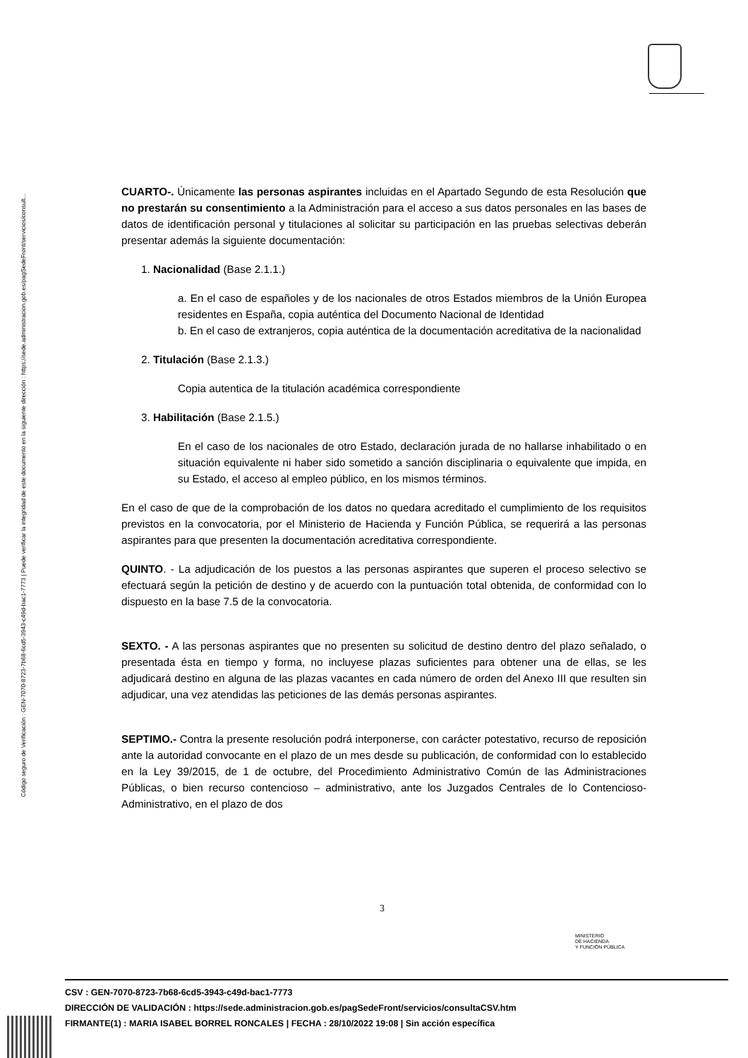Código seguro de Verificación : GEN-7070-8723-7b68-6cd5-3943-c49d-bac1-7773 | Puede verificar la integridad de este documento en la siguiente dirección : https://sede.administracion.gob.es/pagSedeFront/servicios/consult...
CUARTO-. Únicamente las personas aspirantes incluidas en el Apartado Segundo de esta Resolución que no prestarán su consentimiento a la Administración para el acceso a sus datos personales en las bases de datos de identificación personal y titulaciones al solicitar su participación en las pruebas selectivas deberán presentar además la siguiente documentación:
1. Nacionalidad (Base 2.1.1.)
a. En el caso de españoles y de los nacionales de otros Estados miembros de la Unión Europea residentes en España, copia auténtica del Documento Nacional de Identidad
b. En el caso de extranjeros, copia auténtica de la documentación acreditativa de la nacionalidad
2. Titulación (Base 2.1.3.)
Copia autentica de la titulación académica correspondiente
3. Habilitación (Base 2.1.5.)
En el caso de los nacionales de otro Estado, declaración jurada de no hallarse inhabilitado o en situación equivalente ni haber sido sometido a sanción disciplinaria o equivalente que impida, en su Estado, el acceso al empleo público, en los mismos términos.
En el caso de que de la comprobación de los datos no quedara acreditado el cumplimiento de los requisitos previstos en la convocatoria, por el Ministerio de Hacienda y Función Pública, se requerirá a las personas aspirantes para que presenten la documentación acreditativa correspondiente.
QUINTO. - La adjudicación de los puestos a las personas aspirantes que superen el proceso selectivo se efectuará según la petición de destino y de acuerdo con la puntuación total obtenida, de conformidad con lo dispuesto en la base 7.5 de la convocatoria.
SEXTO. - A las personas aspirantes que no presenten su solicitud de destino dentro del plazo señalado, o presentada ésta en tiempo y forma, no incluyese plazas suficientes para obtener una de ellas, se les adjudicará destino en alguna de las plazas vacantes en cada número de orden del Anexo III que resulten sin adjudicar, una vez atendidas las peticiones de las demás personas aspirantes.
SEPTIMO.- Contra la presente resolución podrá interponerse, con carácter potestativo, recurso de reposición ante la autoridad convocante en el plazo de un mes desde su publicación, de conformidad con lo establecido en la Ley 39/2015, de 1 de octubre, del Procedimiento Administrativo Común de las Administraciones Públicas, o bien recurso contencioso – administrativo, ante los Juzgados Centrales de lo Contencioso-Administrativo, en el plazo de dos
3
MINISTERIO
DE HACIENDA
Y FUNCIÓN PÚBLICA
CSV : GEN-7070-8723-7b68-6cd5-3943-c49d-bac1-7773
DIRECCIÓN DE VALIDACIÓN : https://sede.administracion.gob.es/pagSedeFront/servicios/consultaCSV.htm
FIRMANTE(1) : MARIA ISABEL BORREL RONCALES | FECHA : 28/10/2022 19:08 | Sin acción específica